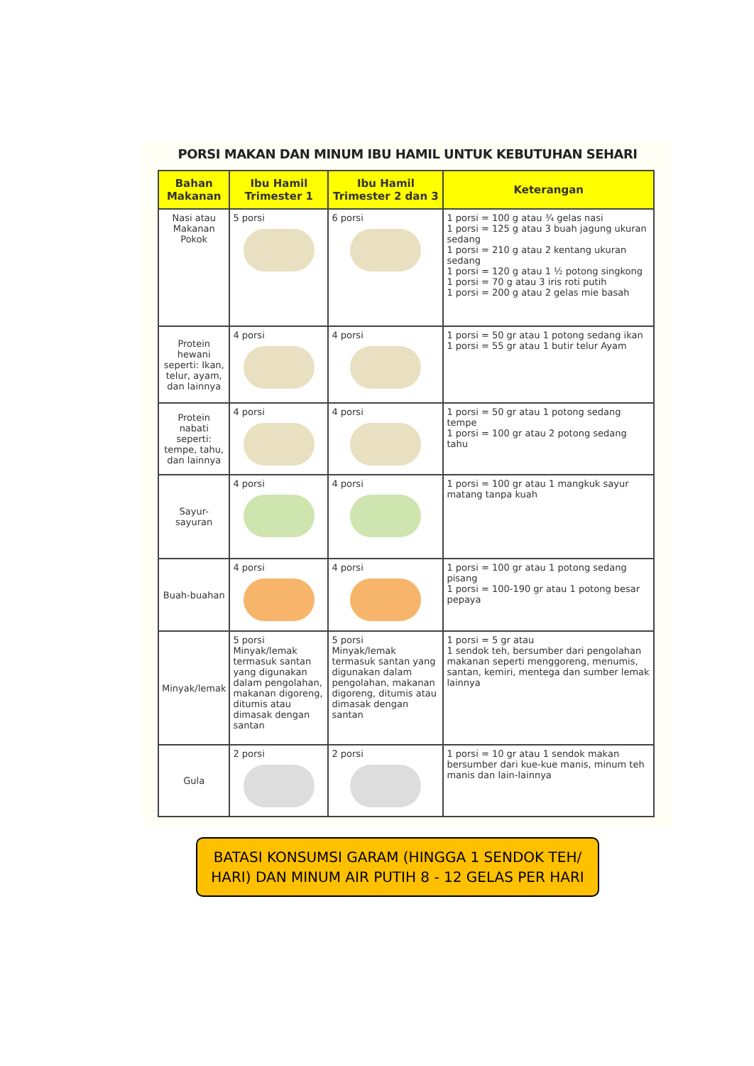PORSI MAKAN DAN MINUM IBU HAMIL UNTUK KEBUTUHAN SEHARI
| Bahan Makanan | Ibu Hamil Trimester 1 | Ibu Hamil Trimester 2 dan 3 | Keterangan |
| --- | --- | --- | --- |
| Nasi atau Makanan Pokok | 5 porsi | 6 porsi | 1 porsi = 100 g atau ¾ gelas nasi 1 porsi = 125 g atau 3 buah jagung ukuran sedang 1 porsi = 210 g atau 2 kentang ukuran sedang 1 porsi = 120 g atau 1 ½ potong singkong 1 porsi = 70 g atau 3 iris roti putih 1 porsi = 200 g atau 2 gelas mie basah |
| Protein hewani seperti: Ikan, telur, ayam, dan lainnya | 4 porsi | 4 porsi | 1 porsi = 50 gr atau 1 potong sedang ikan 1 porsi = 55 gr atau 1 butir telur Ayam |
| Protein nabati seperti: tempe, tahu, dan lainnya | 4 porsi | 4 porsi | 1 porsi = 50 gr atau 1 potong sedang tempe 1 porsi = 100 gr atau 2 potong sedang tahu |
| Sayur-sayuran | 4 porsi | 4 porsi | 1 porsi = 100 gr atau 1 mangkuk sayur matang tanpa kuah |
| Buah-buahan | 4 porsi | 4 porsi | 1 porsi = 100 gr atau 1 potong sedang pisang 1 porsi = 100-190 gr atau 1 potong besar pepaya |
| Minyak/lemak | 5 porsi Minyak/lemak termasuk santan yang digunakan dalam pengolahan, makanan digoreng, ditumis atau dimasak dengan santan | 5 porsi Minyak/lemak termasuk santan yang digunakan dalam pengolahan, makanan digoreng, ditumis atau dimasak dengan santan | 1 porsi = 5 gr atau 1 sendok teh, bersumber dari pengolahan makanan seperti menggoreng, menumis, santan, kemiri, mentega dan sumber lemak lainnya |
| Gula | 2 porsi | 2 porsi | 1 porsi = 10 gr atau 1 sendok makan bersumber dari kue-kue manis, minum teh manis dan lain-lainnya |
BATASI KONSUMSI GARAM (HINGGA 1 SENDOK TEH/
HARI) DAN MINUM AIR PUTIH 8 - 12 GELAS PER HARI